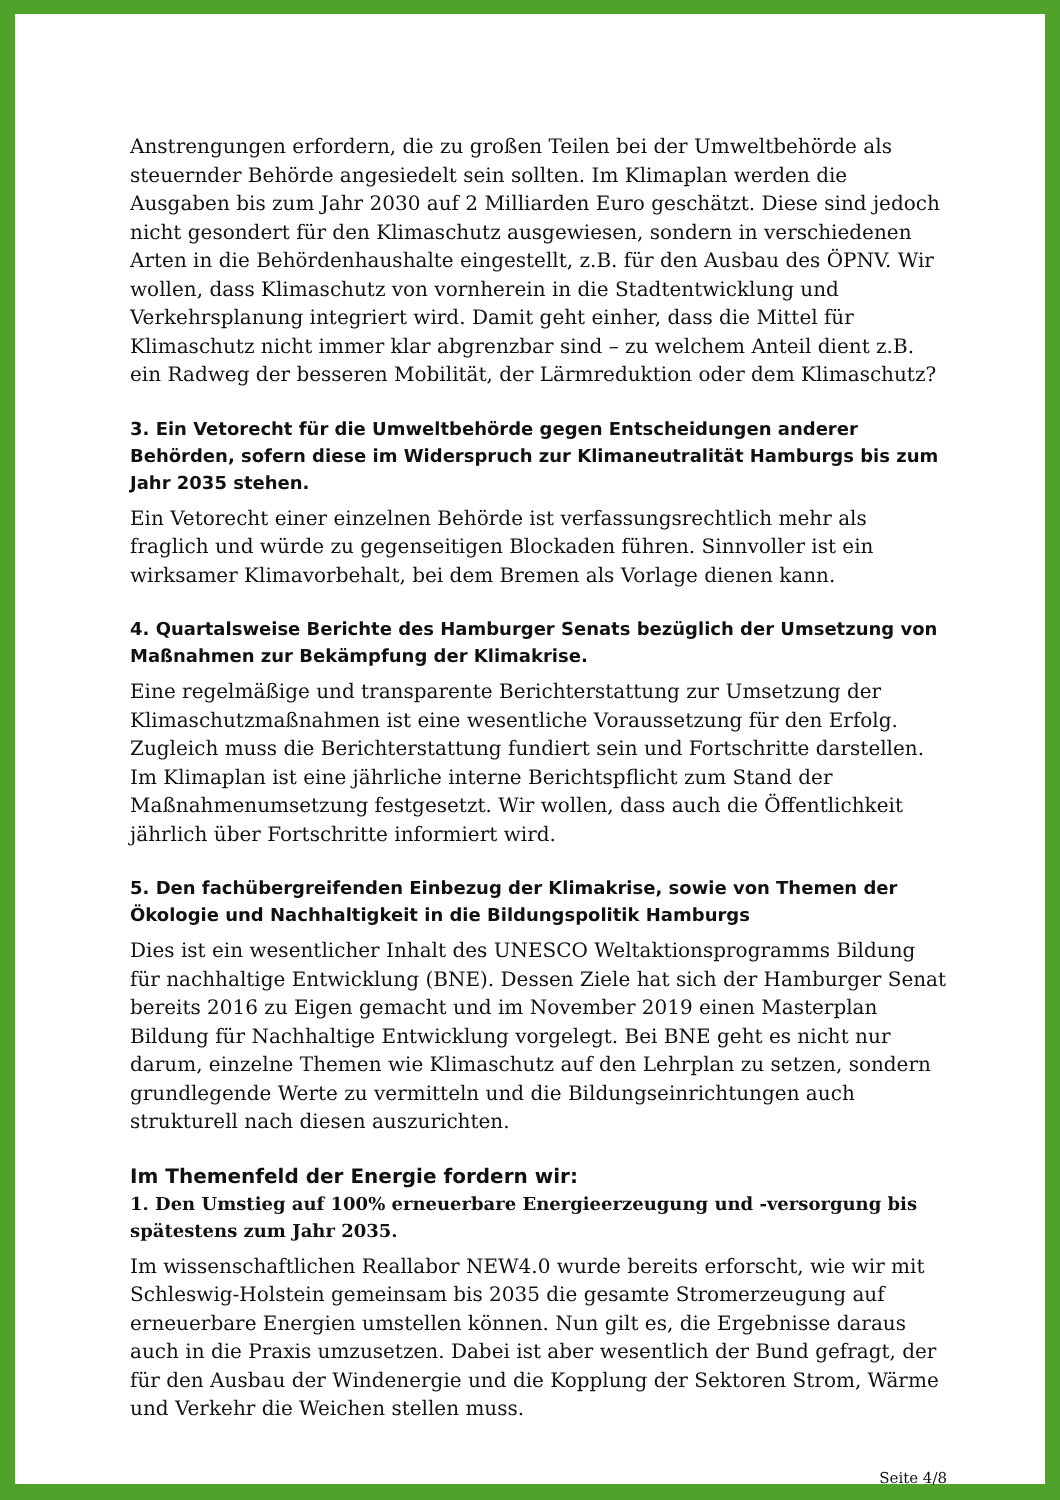Anstrengungen erfordern, die zu großen Teilen bei der Umweltbehörde als steuernder Behörde angesiedelt sein sollten. Im Klimaplan werden die Ausgaben bis zum Jahr 2030 auf 2 Milliarden Euro geschätzt. Diese sind jedoch nicht gesondert für den Klimaschutz ausgewiesen, sondern in verschiedenen Arten in die Behördenhaushalte eingestellt, z.B. für den Ausbau des ÖPNV. Wir wollen, dass Klimaschutz von vornherein in die Stadtentwicklung und Verkehrsplanung integriert wird. Damit geht einher, dass die Mittel für Klimaschutz nicht immer klar abgrenzbar sind – zu welchem Anteil dient z.B. ein Radweg der besseren Mobilität, der Lärmreduktion oder dem Klimaschutz?
3. Ein Vetorecht für die Umweltbehörde gegen Entscheidungen anderer Behörden, sofern diese im Widerspruch zur Klimaneutralität Hamburgs bis zum Jahr 2035 stehen.
Ein Vetorecht einer einzelnen Behörde ist verfassungsrechtlich mehr als fraglich und würde zu gegenseitigen Blockaden führen. Sinnvoller ist ein wirksamer Klimavorbehalt, bei dem Bremen als Vorlage dienen kann.
4. Quartalsweise Berichte des Hamburger Senats bezüglich der Umsetzung von Maßnahmen zur Bekämpfung der Klimakrise.
Eine regelmäßige und transparente Berichterstattung zur Umsetzung der Klimaschutzmaßnahmen ist eine wesentliche Voraussetzung für den Erfolg. Zugleich muss die Berichterstattung fundiert sein und Fortschritte darstellen. Im Klimaplan ist eine jährliche interne Berichtspflicht zum Stand der Maßnahmenumsetzung festgesetzt. Wir wollen, dass auch die Öffentlichkeit jährlich über Fortschritte informiert wird.
5. Den fachübergreifenden Einbezug der Klimakrise, sowie von Themen der Ökologie und Nachhaltigkeit in die Bildungspolitik Hamburgs
Dies ist ein wesentlicher Inhalt des UNESCO Weltaktionsprogramms Bildung für nachhaltige Entwicklung (BNE). Dessen Ziele hat sich der Hamburger Senat bereits 2016 zu Eigen gemacht und im November 2019 einen Masterplan Bildung für Nachhaltige Entwicklung vorgelegt. Bei BNE geht es nicht nur darum, einzelne Themen wie Klimaschutz auf den Lehrplan zu setzen, sondern grundlegende Werte zu vermitteln und die Bildungseinrichtungen auch strukturell nach diesen auszurichten.
Im Themenfeld der Energie fordern wir:
1. Den Umstieg auf 100% erneuerbare Energieerzeugung und -versorgung bis spätestens zum Jahr 2035.
Im wissenschaftlichen Reallabor NEW4.0 wurde bereits erforscht, wie wir mit Schleswig-Holstein gemeinsam bis 2035 die gesamte Stromerzeugung auf erneuerbare Energien umstellen können. Nun gilt es, die Ergebnisse daraus auch in die Praxis umzusetzen. Dabei ist aber wesentlich der Bund gefragt, der für den Ausbau der Windenergie und die Kopplung der Sektoren Strom, Wärme und Verkehr die Weichen stellen muss.
Seite 4/8